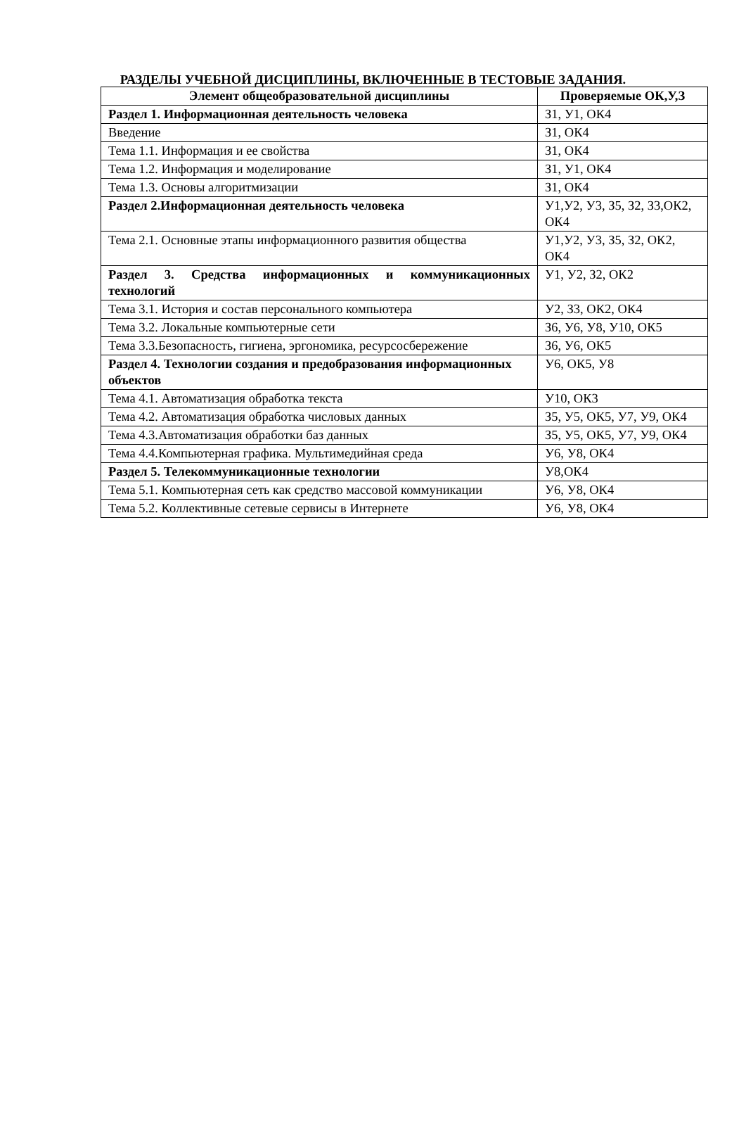РАЗДЕЛЫ УЧЕБНОЙ ДИСЦИПЛИНЫ, ВКЛЮЧЕННЫЕ В ТЕСТОВЫЕ ЗАДАНИЯ.
| Элемент общеобразовательной дисциплины | Проверяемые ОК,У,З |
| --- | --- |
| Раздел 1. Информационная деятельность человека | З1, У1, ОК4 |
| Введение | З1, ОК4 |
| Тема 1.1. Информация и ее свойства | З1, ОК4 |
| Тема 1.2. Информация и моделирование | З1, У1, ОК4 |
| Тема 1.3. Основы алгоритмизации | З1, ОК4 |
| Раздел 2.Информационная деятельность человека | У1,У2, У3, З5, З2, З3,ОК2, ОК4 |
| Тема 2.1. Основные этапы информационного развития общества | У1,У2, У3, З5, З2, ОК2, ОК4 |
| Раздел 3. Средства информационных и коммуникационных технологий | У1, У2, З2, ОК2 |
| Тема 3.1. История и состав персонального компьютера | У2, З3, ОК2, ОК4 |
| Тема 3.2. Локальные компьютерные сети | З6, У6, У8, У10, ОК5 |
| Тема 3.3.Безопасность, гигиена, эргономика, ресурсосбережение | З6, У6, ОК5 |
| Раздел 4. Технологии создания и предобразования информационных объектов | У6, ОК5, У8 |
| Тема 4.1. Автоматизация обработка текста | У10, ОК3 |
| Тема 4.2. Автоматизация обработка числовых данных | З5, У5, ОК5, У7, У9, ОК4 |
| Тема 4.3.Автоматизация обработки баз данных | З5, У5, ОК5, У7, У9, ОК4 |
| Тема 4.4.Компьютерная графика. Мультимедийная среда | У6, У8, ОК4 |
| Раздел 5. Телекоммуникационные технологии | У8,ОК4 |
| Тема 5.1. Компьютерная сеть как средство массовой коммуникации | У6, У8, ОК4 |
| Тема 5.2. Коллективные сетевые сервисы в Интернете | У6, У8, ОК4 |